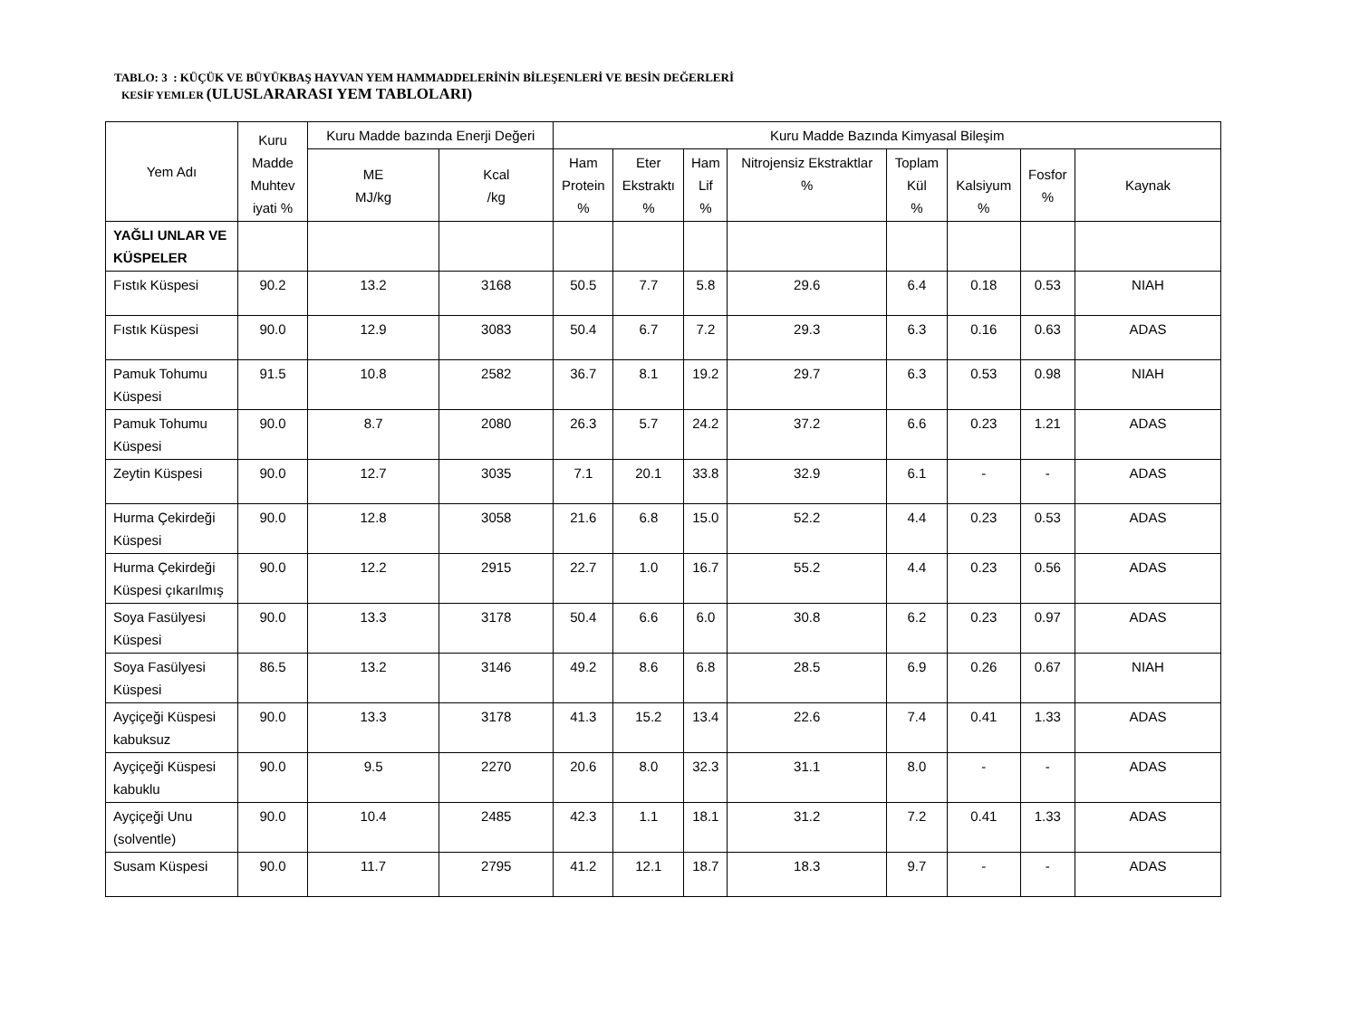TABLO: 3 : KÜÇÜK VE BÜYÜKBAŞ HAYVAN YEM HAMMADDELERİNİN BİLEŞENLERİ VE BESİN DEĞERLERİ
KESİF YEMLER (ULUSLARARASI YEM TABLOLARI)
| Yem Adı | Kuru Madde Muhtev iyati % | Kuru Madde bazında Enerji Değeri | | Kuru Madde Bazında Kimyasal Bileşim | | | | | | | |
| --- | --- | --- | --- | --- | --- | --- | --- | --- | --- | --- | --- |
| | | ME MJ/kg | Kcal /kg | Ham Protein % | Eter Ekstraktı % | Ham Lif % | Nitrojensiz Ekstraktlar % | Toplam Kül % | Kalsiyum % | Fosfor % | Kaynak |
| YAĞLI UNLAR VE KÜSPELER | | | | | | | | | | | |
| Fıstık Küspesi | 90.2 | 13.2 | 3168 | 50.5 | 7.7 | 5.8 | 29.6 | 6.4 | 0.18 | 0.53 | NIAH |
| Fıstık Küspesi | 90.0 | 12.9 | 3083 | 50.4 | 6.7 | 7.2 | 29.3 | 6.3 | 0.16 | 0.63 | ADAS |
| Pamuk Tohumu Küspesi | 91.5 | 10.8 | 2582 | 36.7 | 8.1 | 19.2 | 29.7 | 6.3 | 0.53 | 0.98 | NIAH |
| Pamuk Tohumu Küspesi | 90.0 | 8.7 | 2080 | 26.3 | 5.7 | 24.2 | 37.2 | 6.6 | 0.23 | 1.21 | ADAS |
| Zeytin Küspesi | 90.0 | 12.7 | 3035 | 7.1 | 20.1 | 33.8 | 32.9 | 6.1 | - | - | ADAS |
| Hurma Çekirdeği Küspesi | 90.0 | 12.8 | 3058 | 21.6 | 6.8 | 15.0 | 52.2 | 4.4 | 0.23 | 0.53 | ADAS |
| Hurma Çekirdeği Küspesi çıkarılmış | 90.0 | 12.2 | 2915 | 22.7 | 1.0 | 16.7 | 55.2 | 4.4 | 0.23 | 0.56 | ADAS |
| Soya Fasülyesi Küspesi | 90.0 | 13.3 | 3178 | 50.4 | 6.6 | 6.0 | 30.8 | 6.2 | 0.23 | 0.97 | ADAS |
| Soya Fasülyesi Küspesi | 86.5 | 13.2 | 3146 | 49.2 | 8.6 | 6.8 | 28.5 | 6.9 | 0.26 | 0.67 | NIAH |
| Ayçiçeği Küspesi kabuksuz | 90.0 | 13.3 | 3178 | 41.3 | 15.2 | 13.4 | 22.6 | 7.4 | 0.41 | 1.33 | ADAS |
| Ayçiçeği Küspesi kabuklu | 90.0 | 9.5 | 2270 | 20.6 | 8.0 | 32.3 | 31.1 | 8.0 | - | - | ADAS |
| Ayçiçeği Unu (solventle) | 90.0 | 10.4 | 2485 | 42.3 | 1.1 | 18.1 | 31.2 | 7.2 | 0.41 | 1.33 | ADAS |
| Susam Küspesi | 90.0 | 11.7 | 2795 | 41.2 | 12.1 | 18.7 | 18.3 | 9.7 | - | - | ADAS |